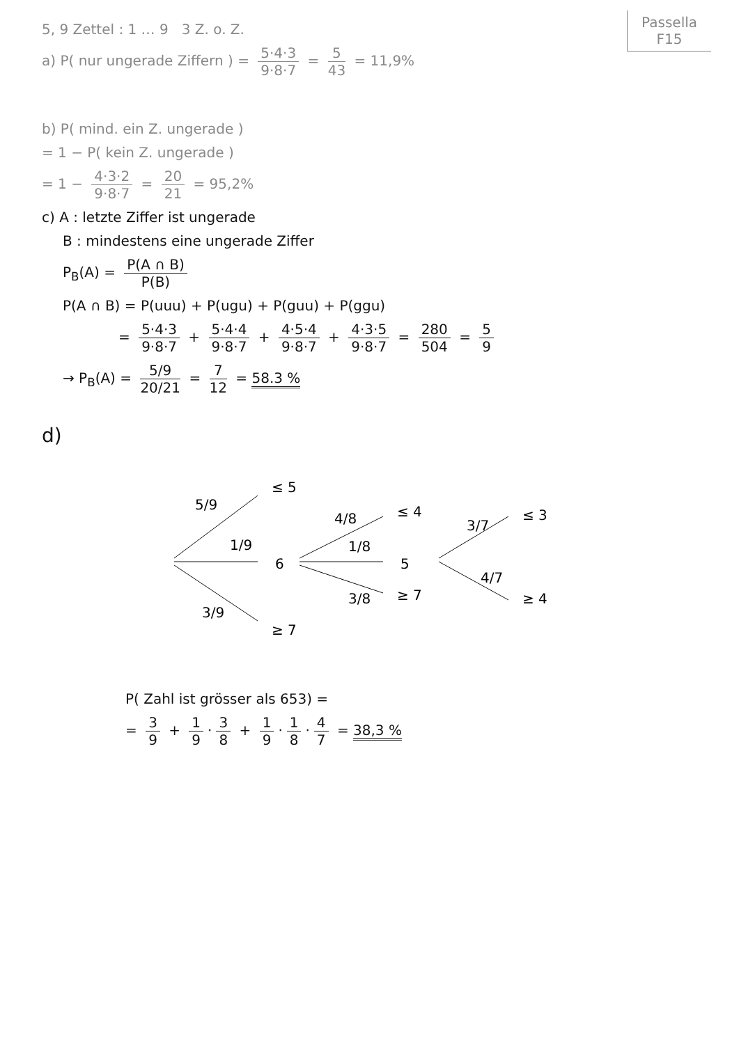Passella
F15
5, 9 Zettel : 1 … 9 3 Z. o. Z.
a) P( nur ungerade Ziffern ) = 5·4·3 9·8·7 = 5 43 = 11,9%
b) P( mind. ein Z. ungerade )
= 1 − P( kein Z. ungerade )
= 1 − 4·3·2 9·8·7 = 20 21 = 95,2%
c) A : letzte Ziffer ist ungerade
B : mindestens eine ungerade Ziffer
P<sub>B</sub>(A) = P(A ∩ B) P(B)
P(A ∩ B) = P(uuu) + P(ugu) + P(guu) + P(ggu)
= 5·4·3 9·8·7 + 5·4·4 9·8·7 + 4·5·4 9·8·7 + 4·3·5 9·8·7 = 280 504 = 5 9
→ P<sub>B</sub>(A) = 5/9 20/21 = 7 12 = 58.3 %
d)
5/9
1/9
3/9
≤ 5
6
≥ 7
4/8
1/8
3/8
≤ 4
5
≥ 7
3/7
4/7
≤ 3
≥ 4
P( Zahl ist grösser als 653) =
= 3 9 + 1 9 · 3 8 + 1 9 · 1 8 · 4 7 = 38,3 %